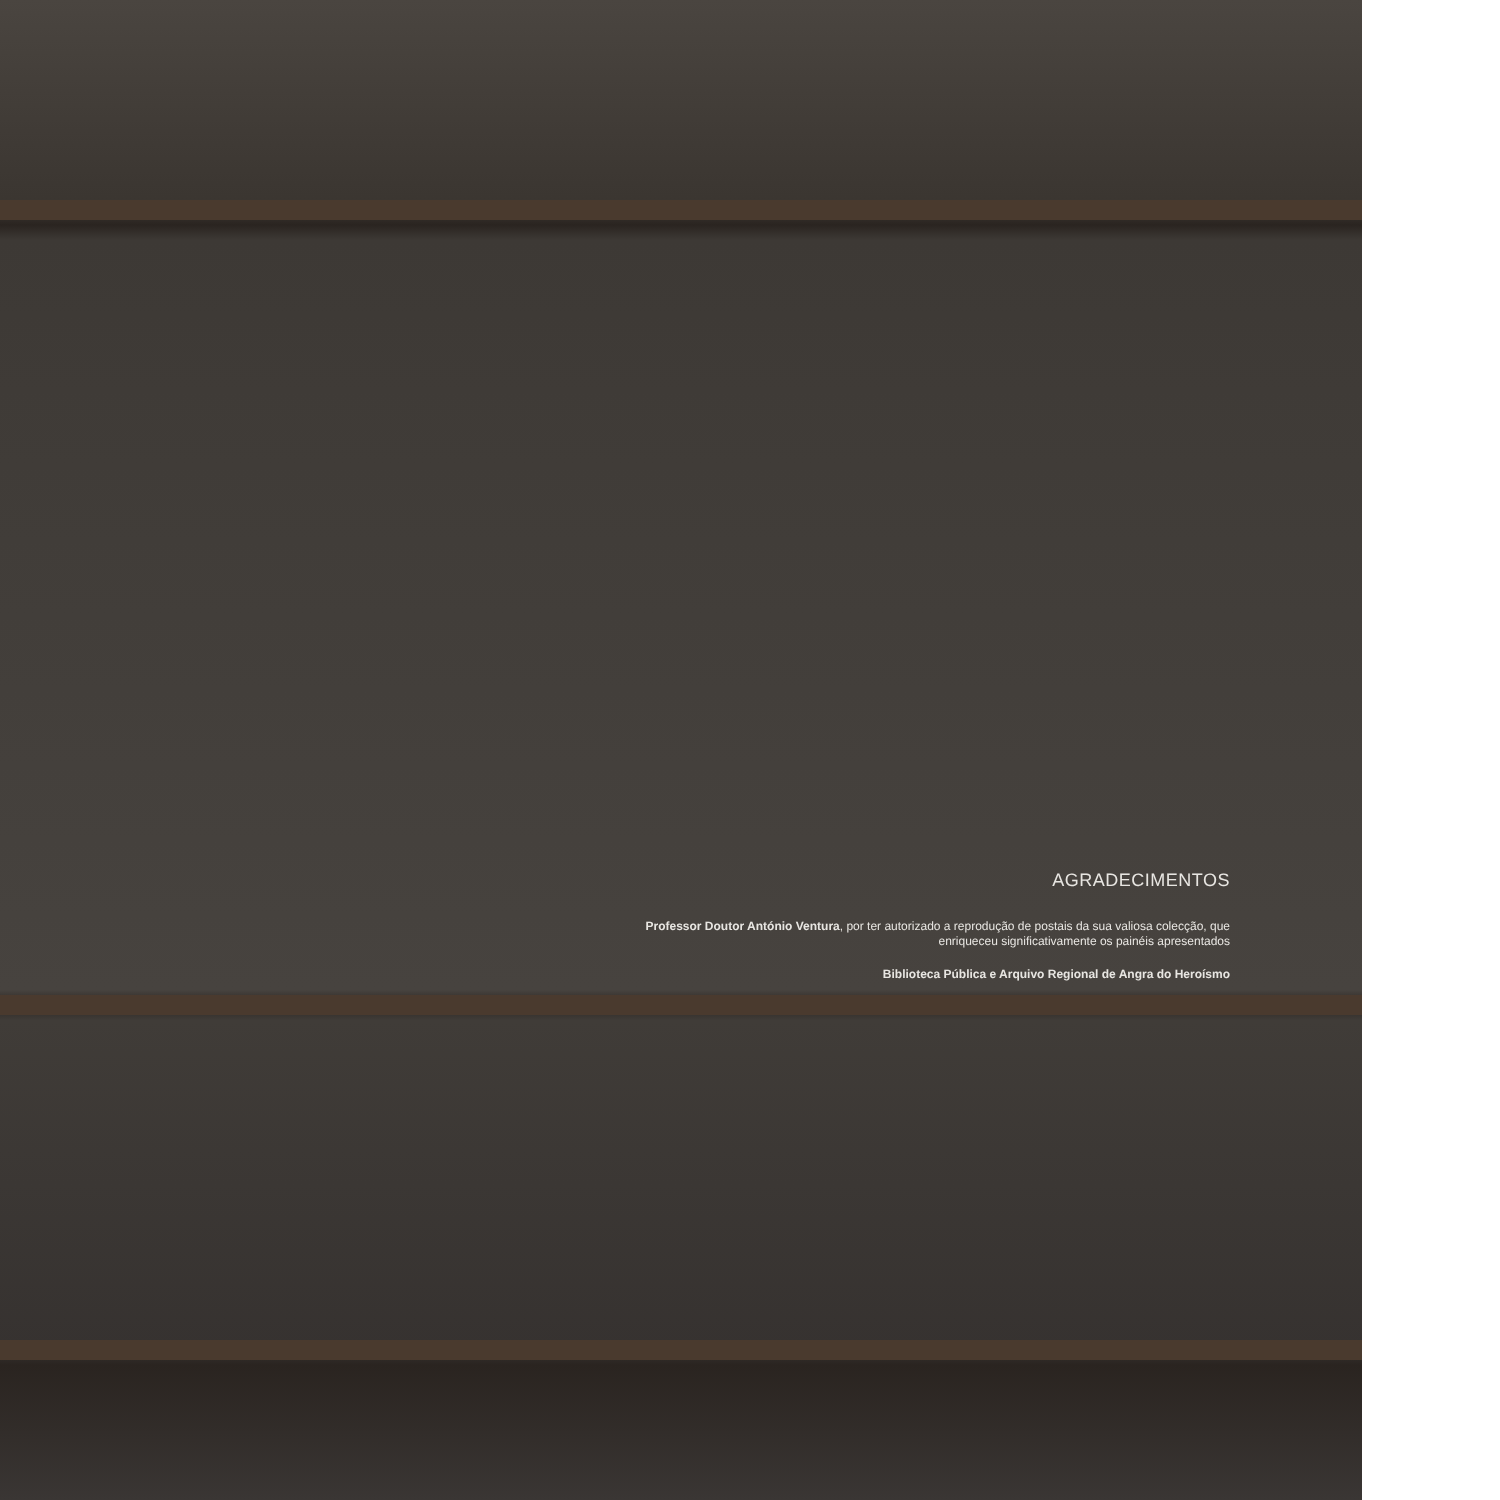AGRADECIMENTOS
Professor Doutor António Ventura, por ter autorizado a reprodução de postais da sua valiosa colecção, que enriqueceu significativamente os painéis apresentados
Biblioteca Pública e Arquivo Regional de Angra do Heroísmo